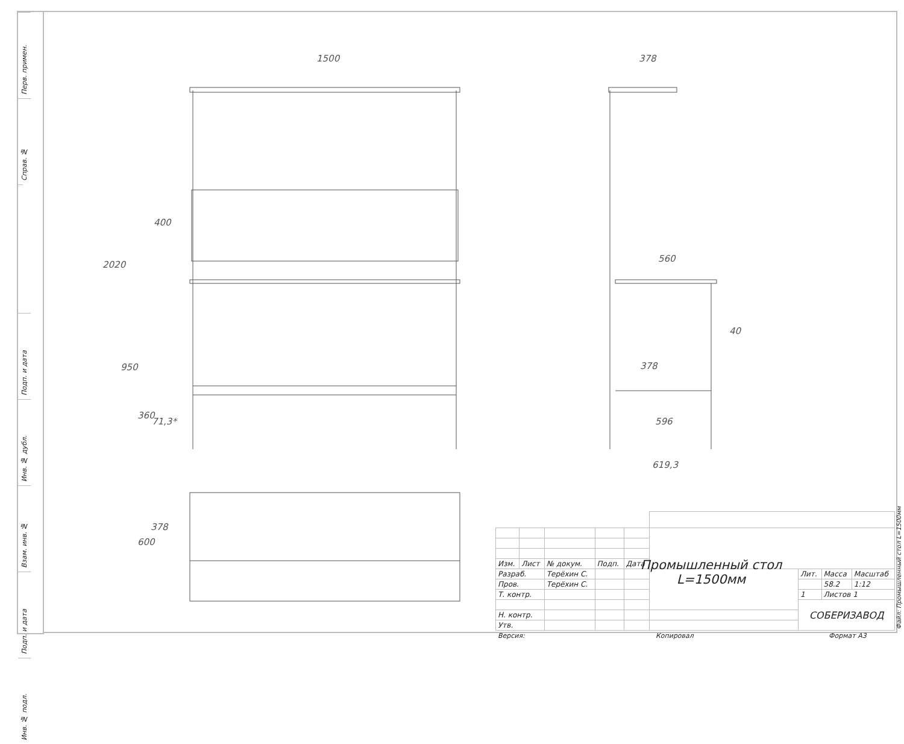Перв. примен.
Справ. №
Подп. и дата
Инв. № дубл.
Взам. инв. №
Подп. и дата
Инв. № подл.
1500 378
2020
400
950
360
71,3*
560
40
378
596
619,3
600
378
| Изм. | Лист | № докум. | Подп. | Дата | | | | |
| Разраб. | | Терёхин С. | | | | Лит. | Масса | Масштаб |
| Пров. | | Терёхин С. | | | | | 58.2 | 1:12 |
| Т. контр. | | | | | | 1 | Листов 1 | |
| | | | | | | СОБЕРИЗАВОД | | |
| Н. контр. | | | | | | | | |
| Утв. | | | | | | | | |
Промышленный стол
L=1500мм
Версия: Копировал Формат А3
Файл: Промышленный стол L=1500мм